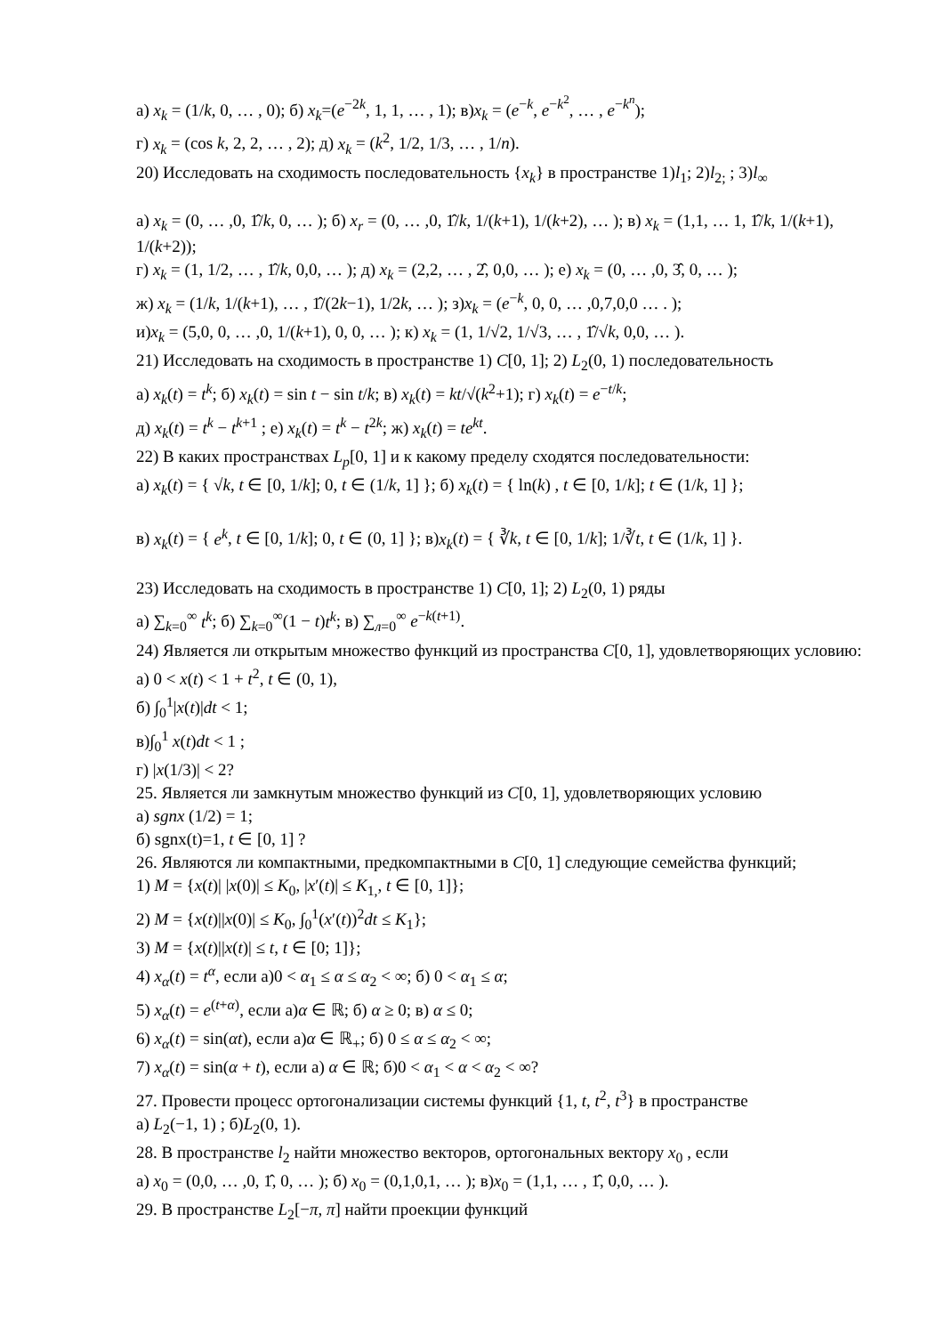а) x<sub>k</sub> = (1/k, 0, … , 0); б) x<sub>k</sub>=(e<sup>−2k</sup>, 1, 1, … , 1); в)x<sub>k</sub> = (e<sup>−k</sup>, e<sup>−k<sup>2</sup></sup>, … , e<sup>−k<sup>n</sup></sup>);
г) x<sub>k</sub> = (cos k, 2, 2, … , 2); д) x<sub>k</sub> = (k<sup>2</sup>, 1/2, 1/3, … , 1/n).
20) Исследовать на сходимость последовательность {x<sub>k</sub>} в пространстве 1)l<sub>1</sub>; 2)l<sub>2;</sub> ; 3)l<sub>∞</sub>
а) x<sub>k</sub> = (0, … ,0, 1̂/k, 0, … ); б) x<sub>r</sub> = (0, … ,0, 1̂/k, 1/(k+1), 1/(k+2), … ); в) x<sub>k</sub> = (1,1, … 1, 1̂/k, 1/(k+1), 1/(k+2));
г) x<sub>k</sub> = (1, 1/2, … , 1̂/k, 0,0, … ); д) x<sub>k</sub> = (2,2, … , 2̂, 0,0, … ); е) x<sub>k</sub> = (0, … ,0, 3̂, 0, … );
ж) x<sub>k</sub> = (1/k, 1/(k+1), … , 1̂/(2k−1), 1/2k, … ); з)x<sub>k</sub> = (e<sup>−k</sup>, 0, 0, … ,0,7,0,0 … . );
и)x<sub>k</sub> = (5,0, 0, … ,0, 1/(k+1), 0, 0, … ); к) x<sub>k</sub> = (1, 1/√2, 1/√3, … , 1̂/√k, 0,0, … ).
21) Исследовать на сходимость в пространстве 1) C[0, 1]; 2) L<sub>2</sub>(0, 1) последовательность
а) x<sub>k</sub>(t) = t<sup>k</sup>; б) x<sub>k</sub>(t) = sin t − sin t/k; в) x<sub>k</sub>(t) = kt/√(k<sup>2</sup>+1); г) x<sub>k</sub>(t) = e<sup>−t/k</sup>;
д) x<sub>k</sub>(t) = t<sup>k</sup> − t<sup>k+1</sup> ; е) x<sub>k</sub>(t) = t<sup>k</sup> − t<sup>2k</sup>; ж) x<sub>k</sub>(t) = te<sup>kt</sup>.
22) В каких пространствах L<sub>p</sub>[0, 1] и к какому пределу сходятся последовательности:
а) x<sub>k</sub>(t) = { √k, t ∈ [0, 1/k]; 0, t ∈ (1/k, 1] }; б) x<sub>k</sub>(t) = { ln(k) , t ∈ [0, 1/k]; t ∈ (1/k, 1] };
в) x<sub>k</sub>(t) = { e<sup>k</sup>, t ∈ [0, 1/k]; 0, t ∈ (0, 1] }; в)x<sub>k</sub>(t) = { ∛k, t ∈ [0, 1/k]; 1/∛t, t ∈ (1/k, 1] }.
23) Исследовать на сходимость в пространстве 1) C[0, 1]; 2) L<sub>2</sub>(0, 1) ряды
а) ∑<sub>k=0</sub><sup>∞</sup> t<sup>k</sup>; б) ∑<sub>k=0</sub><sup>∞</sup>(1 − t)t<sup>k</sup>; в) ∑<sub>л=0</sub><sup>∞</sup> e<sup>−k(t+1)</sup>.
24) Является ли открытым множество функций из пространства C[0, 1], удовлетворяющих условию:
а) 0 < x(t) < 1 + t<sup>2</sup>, t ∈ (0, 1),
б) ∫<sub>0</sub><sup>1</sup>|x(t)|dt < 1;
в)∫<sub>0</sub><sup>1</sup> x(t)dt < 1 ;
г) |x(1/3)| < 2?
25. Является ли замкнутым множество функций из C[0, 1], удовлетворяющих условию
а) sgnx (1/2) = 1;
б) sgnx(t)=1, t ∈ [0, 1] ?
26. Являются ли компактными, предкомпактными в C[0, 1] следующие семейства функций;
1) M = {x(t)| |x(0)| ≤ K<sub>0</sub>, |x′(t)| ≤ K<sub>1,</sub>, t ∈ [0, 1]};
2) M = {x(t)||x(0)| ≤ K<sub>0</sub>, ∫<sub>0</sub><sup>1</sup>(x′(t))<sup>2</sup>dt ≤ K<sub>1</sub>};
3) M = {x(t)||x(t)| ≤ t, t ∈ [0; 1]};
4) x<sub>α</sub>(t) = t<sup>α</sup>, если а)0 < α<sub>1</sub> ≤ α ≤ α<sub>2</sub> < ∞; б) 0 < α<sub>1</sub> ≤ α;
5) x<sub>α</sub>(t) = e<sup>(t+α)</sup>, если а)α ∈ ℝ; б) α ≥ 0; в) α ≤ 0;
6) x<sub>α</sub>(t) = sin(αt), если а)α ∈ ℝ<sub>+</sub>; б) 0 ≤ α ≤ α<sub>2</sub> < ∞;
7) x<sub>α</sub>(t) = sin(α + t), если а) α ∈ ℝ; б)0 < α<sub>1</sub> < α < α<sub>2</sub> < ∞?
27. Провести процесс ортогонализации системы функций {1, t, t<sup>2</sup>, t<sup>3</sup>} в пространстве
а) L<sub>2</sub>(−1, 1) ; б)L<sub>2</sub>(0, 1).
28. В пространстве l<sub>2</sub> найти множество векторов, ортогональных вектору x<sub>0</sub> , если
а) x<sub>0</sub> = (0,0, … ,0, 1̂, 0, … ); б) x<sub>0</sub> = (0,1,0,1, … ); в)x<sub>0</sub> = (1,1, … , 1̂, 0,0, … ).
29. В пространстве L<sub>2</sub>[−π, π] найти проекции функций